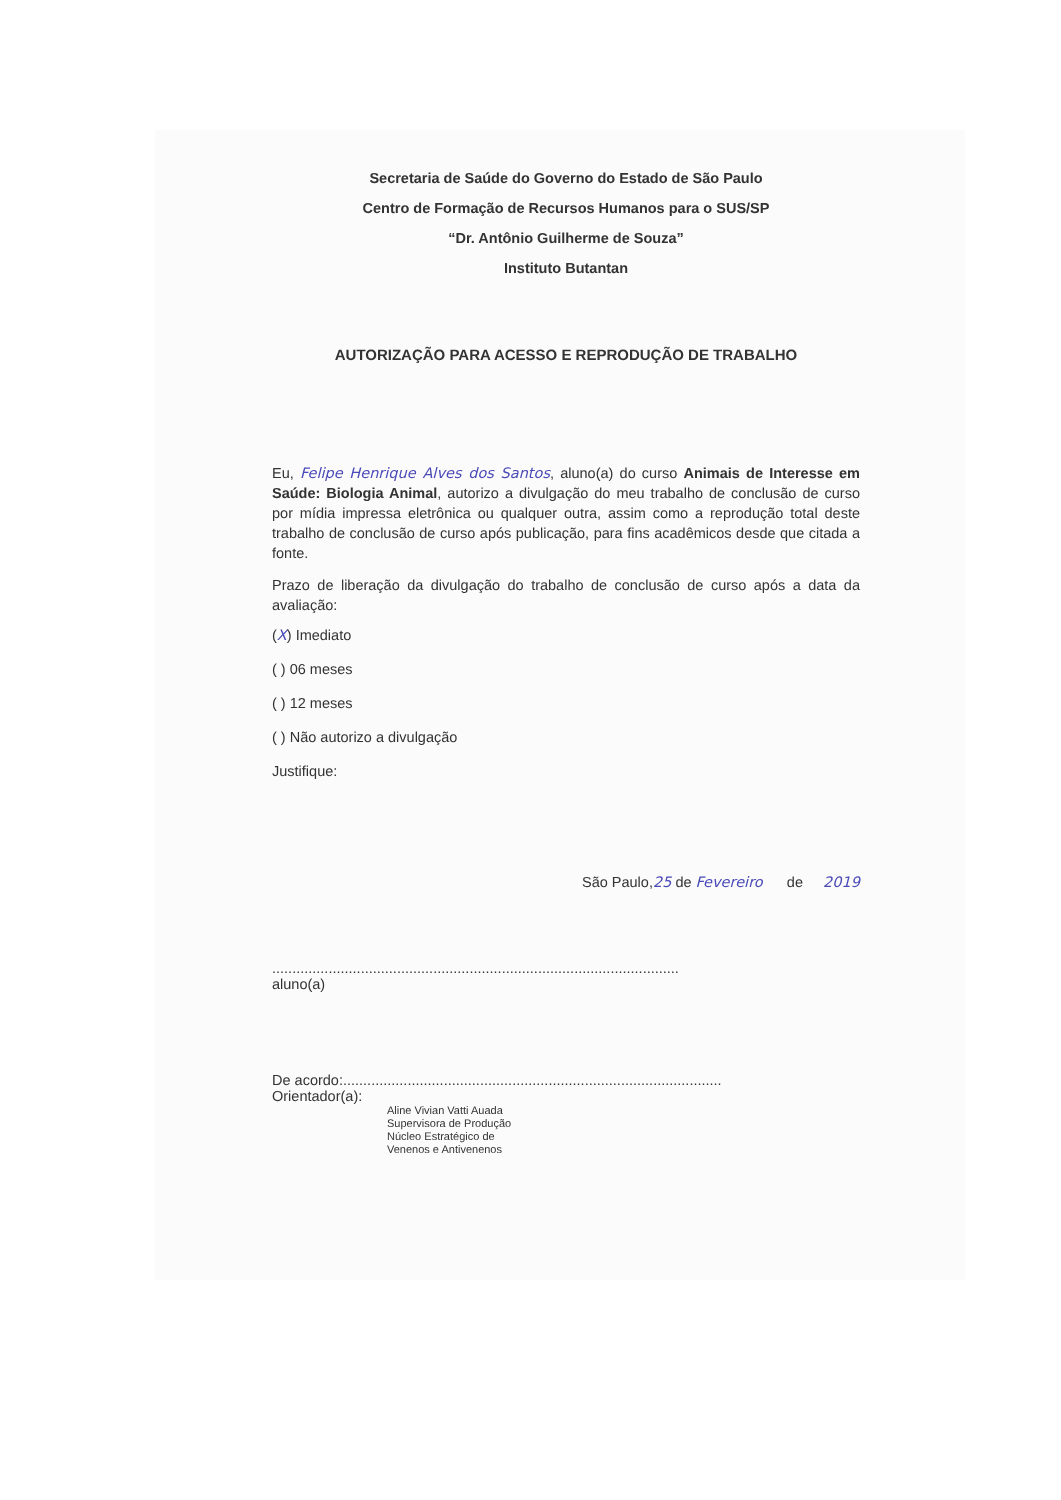Secretaria de Saúde do Governo do Estado de São Paulo
Centro de Formação de Recursos Humanos para o SUS/SP
“Dr. Antônio Guilherme de Souza”
Instituto Butantan
AUTORIZAÇÃO PARA ACESSO E REPRODUÇÃO DE TRABALHO
Eu, Felipe Henrique Alves dos Santos, aluno(a) do curso Animais de Interesse em Saúde: Biologia Animal, autorizo a divulgação do meu trabalho de conclusão de curso por mídia impressa eletrônica ou qualquer outra, assim como a reprodução total deste trabalho de conclusão de curso após publicação, para fins acadêmicos desde que citada a fonte.
Prazo de liberação da divulgação do trabalho de conclusão de curso após a data da avaliação:
(X) Imediato
( ) 06 meses
( ) 12 meses
( ) Não autorizo a divulgação
Justifique:
São Paulo,25 de Fevereiro de 2019
.....................................................................................................
aluno(a)
De acordo:..............................................................................................
Orientador(a):
Aline Vivian Vatti Auada
Supervisora de Produção
Núcleo Estratégico de
Venenos e Antivenenos